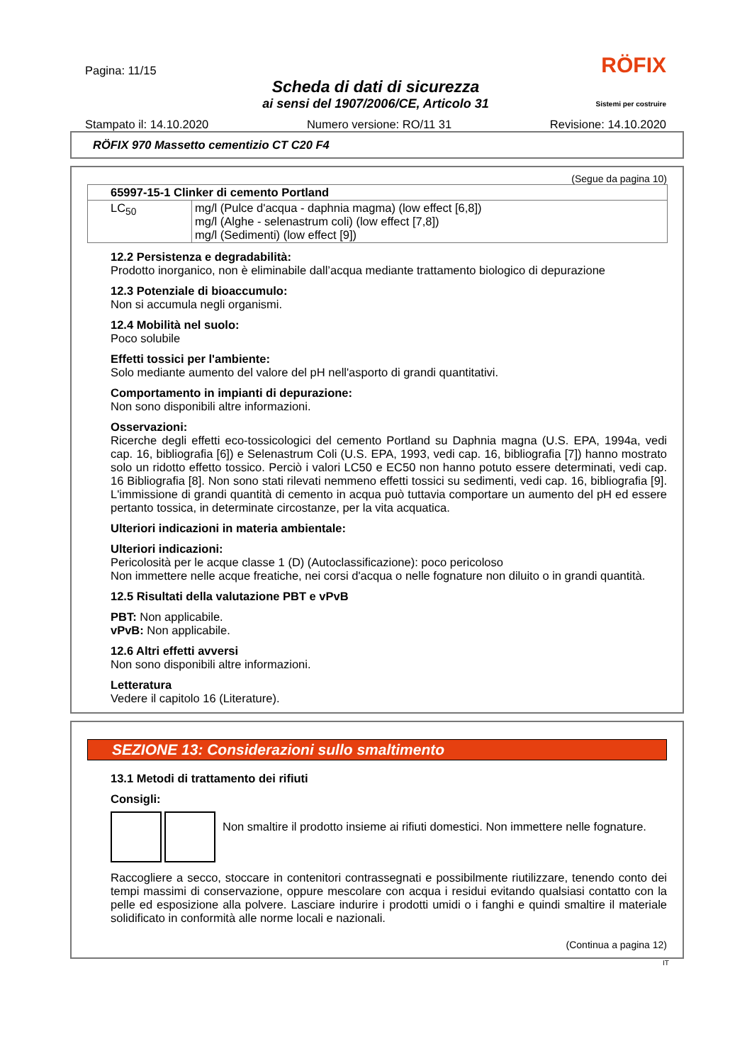Pagina: 11/15 RÖFIX
Scheda di dati di sicurezza
ai sensi del 1907/2006/CE, Articolo 31
Sistemi per costruire
Stampato il: 14.10.2020 Numero versione: RO/11 31 Revisione: 14.10.2020
RÖFIX 970 Massetto cementizio CT C20 F4
(Segue da pagina 10)
| 65997-15-1 Clinker di cemento Portland | |
| LC<sub>50</sub> | mg/l (Pulce d'acqua - daphnia magma) (low effect [6,8]) mg/l (Alghe - selenastrum coli) (low effect [7,8]) mg/l (Sedimenti) (low effect [9]) |
12.2 Persistenza e degradabilità:
Prodotto inorganico, non è eliminabile dall’acqua mediante trattamento biologico di depurazione
12.3 Potenziale di bioaccumulo:
Non si accumula negli organismi.
12.4 Mobilità nel suolo:
Poco solubile
Effetti tossici per l'ambiente:
Solo mediante aumento del valore del pH nell'asporto di grandi quantitativi.
Comportamento in impianti di depurazione:
Non sono disponibili altre informazioni.
Osservazioni:
Ricerche degli effetti eco-tossicologici del cemento Portland su Daphnia magna (U.S. EPA, 1994a, vedi cap. 16, bibliografia [6]) e Selenastrum Coli (U.S. EPA, 1993, vedi cap. 16, bibliografia [7]) hanno mostrato solo un ridotto effetto tossico. Perciò i valori LC50 e EC50 non hanno potuto essere determinati, vedi cap. 16 Bibliografia [8]. Non sono stati rilevati nemmeno effetti tossici su sedimenti, vedi cap. 16, bibliografia [9]. L'immissione di grandi quantità di cemento in acqua può tuttavia comportare un aumento del pH ed essere pertanto tossica, in determinate circostanze, per la vita acquatica.
Ulteriori indicazioni in materia ambientale:
Ulteriori indicazioni:
Pericolosità per le acque classe 1 (D) (Autoclassificazione): poco pericoloso
Non immettere nelle acque freatiche, nei corsi d'acqua o nelle fognature non diluito o in grandi quantità.
12.5 Risultati della valutazione PBT e vPvB
PBT: Non applicabile.
vPvB: Non applicabile.
12.6 Altri effetti avversi
Non sono disponibili altre informazioni.
Letteratura
Vedere il capitolo 16 (Literature).
SEZIONE 13: Considerazioni sullo smaltimento
13.1 Metodi di trattamento dei rifiuti
Consigli:
Non smaltire il prodotto insieme ai rifiuti domestici. Non immettere nelle fognature.
Raccogliere a secco, stoccare in contenitori contrassegnati e possibilmente riutilizzare, tenendo conto dei tempi massimi di conservazione, oppure mescolare con acqua i residui evitando qualsiasi contatto con la pelle ed esposizione alla polvere. Lasciare indurire i prodotti umidi o i fanghi e quindi smaltire il materiale solidificato in conformità alle norme locali e nazionali.
(Continua a pagina 12)
IT